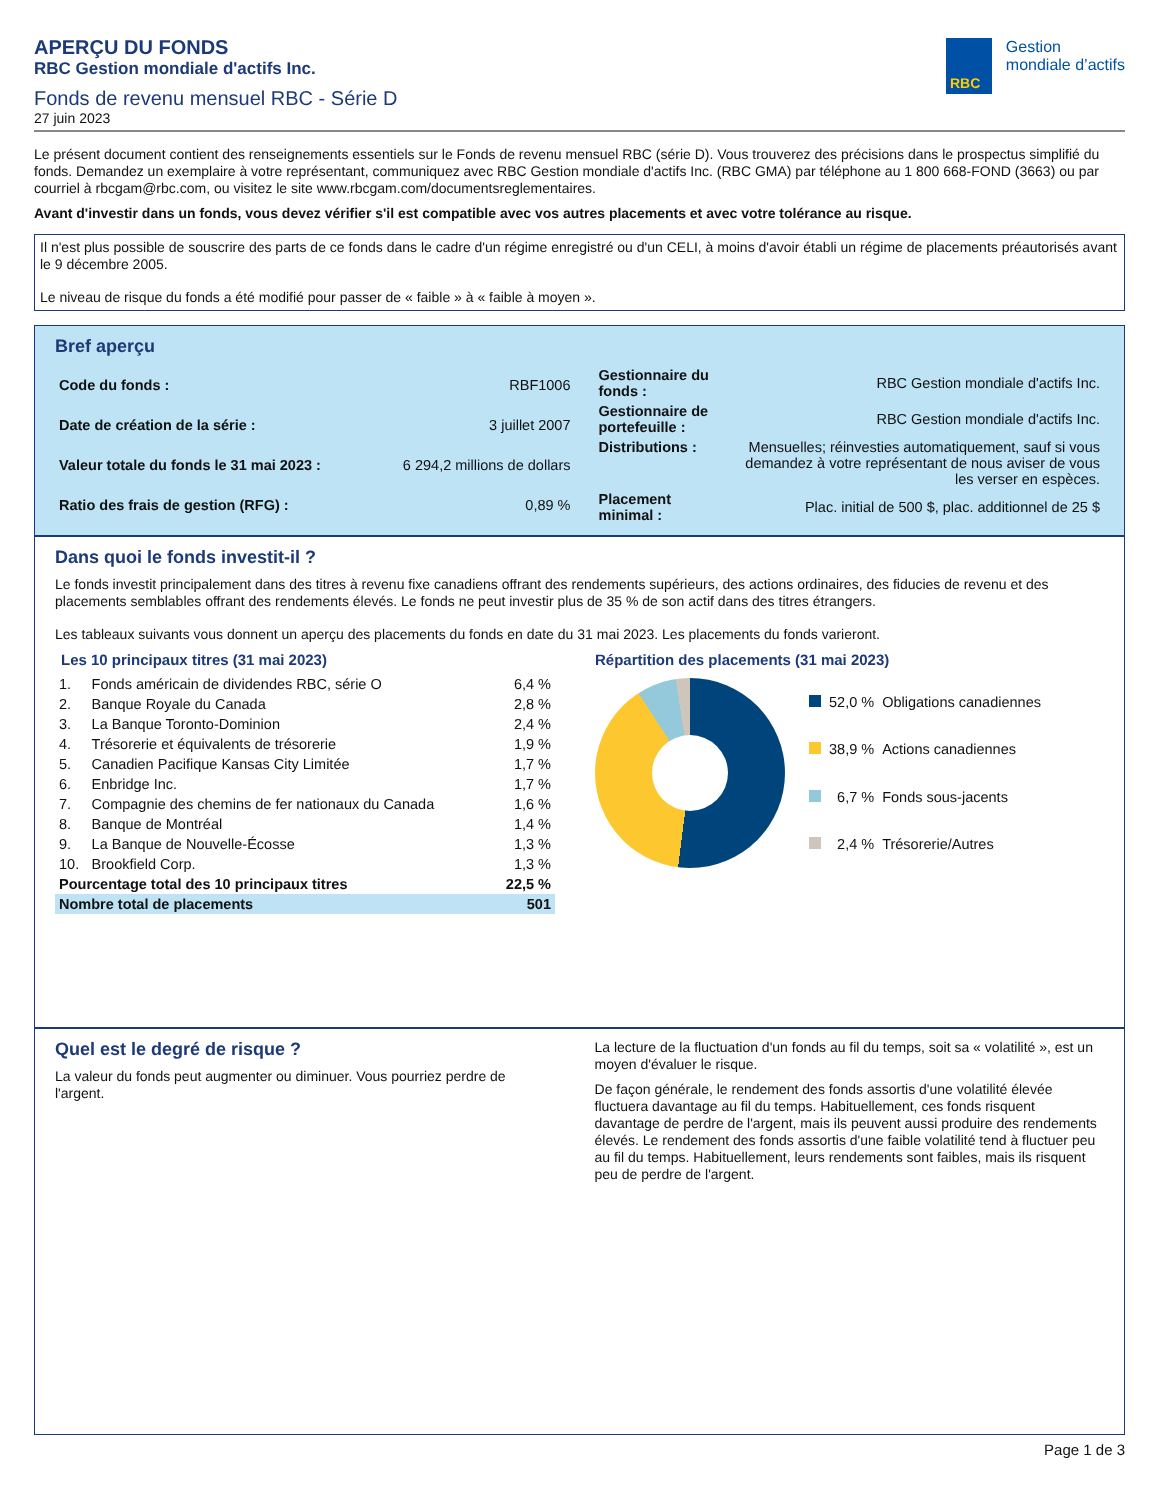APERÇU DU FONDS
RBC Gestion mondiale d'actifs Inc.
Fonds de revenu mensuel RBC - Série D
27 juin 2023
RBC
Gestion
mondiale d’actifs
Le présent document contient des renseignements essentiels sur le Fonds de revenu mensuel RBC (série D). Vous trouverez des précisions dans le prospectus simplifié du fonds. Demandez un exemplaire à votre représentant, communiquez avec RBC Gestion mondiale d'actifs Inc. (RBC GMA) par téléphone au 1 800 668-FOND (3663) ou par courriel à rbcgam@rbc.com, ou visitez le site www.rbcgam.com/documentsreglementaires.
Avant d'investir dans un fonds, vous devez vérifier s'il est compatible avec vos autres placements et avec votre tolérance au risque.
Il n'est plus possible de souscrire des parts de ce fonds dans le cadre d'un régime enregistré ou d'un CELI, à moins d'avoir établi un régime de placements préautorisés avant le 9 décembre 2005.
Le niveau de risque du fonds a été modifié pour passer de « faible » à « faible à moyen ».
Bref aperçu
| Code du fonds : | RBF1006 |
| Date de création de la série : | 3 juillet 2007 |
| Valeur totale du fonds le 31 mai 2023 : | 6 294,2 millions de dollars |
| Ratio des frais de gestion (RFG) : | 0,89 % |
| Gestionnaire du fonds : | RBC Gestion mondiale d'actifs Inc. |
| Gestionnaire de portefeuille : | RBC Gestion mondiale d'actifs Inc. |
| Distributions : | Mensuelles; réinvesties automatiquement, sauf si vous demandez à votre représentant de nous aviser de vous les verser en espèces. |
| Placement minimal : | Plac. initial de 500 $, plac. additionnel de 25 $ |
Dans quoi le fonds investit-il ?
Le fonds investit principalement dans des titres à revenu fixe canadiens offrant des rendements supérieurs, des actions ordinaires, des fiducies de revenu et des placements semblables offrant des rendements élevés. Le fonds ne peut investir plus de 35 % de son actif dans des titres étrangers.
Les tableaux suivants vous donnent un aperçu des placements du fonds en date du 31 mai 2023. Les placements du fonds varieront.
Les 10 principaux titres (31 mai 2023)
| 1. | Fonds américain de dividendes RBC, série O | 6,4 % |
| 2. | Banque Royale du Canada | 2,8 % |
| 3. | La Banque Toronto-Dominion | 2,4 % |
| 4. | Trésorerie et équivalents de trésorerie | 1,9 % |
| 5. | Canadien Pacifique Kansas City Limitée | 1,7 % |
| 6. | Enbridge Inc. | 1,7 % |
| 7. | Compagnie des chemins de fer nationaux du Canada | 1,6 % |
| 8. | Banque de Montréal | 1,4 % |
| 9. | La Banque de Nouvelle-Écosse | 1,3 % |
| 10. | Brookfield Corp. | 1,3 % |
| Pourcentage total des 10 principaux titres | | 22,5 % |
| Nombre total de placements | | 501 |
Répartition des placements (31 mai 2023)
| | 52,0 % | Obligations canadiennes |
| | 38,9 % | Actions canadiennes |
| | 6,7 % | Fonds sous-jacents |
| | 2,4 % | Trésorerie/Autres |
Quel est le degré de risque ?
La valeur du fonds peut augmenter ou diminuer. Vous pourriez perdre de l'argent.
La lecture de la fluctuation d'un fonds au fil du temps, soit sa « volatilité », est un moyen d'évaluer le risque.
De façon générale, le rendement des fonds assortis d'une volatilité élevée fluctuera davantage au fil du temps. Habituellement, ces fonds risquent davantage de perdre de l'argent, mais ils peuvent aussi produire des rendements élevés. Le rendement des fonds assortis d'une faible volatilité tend à fluctuer peu au fil du temps. Habituellement, leurs rendements sont faibles, mais ils risquent peu de perdre de l'argent.
Page 1 de 3